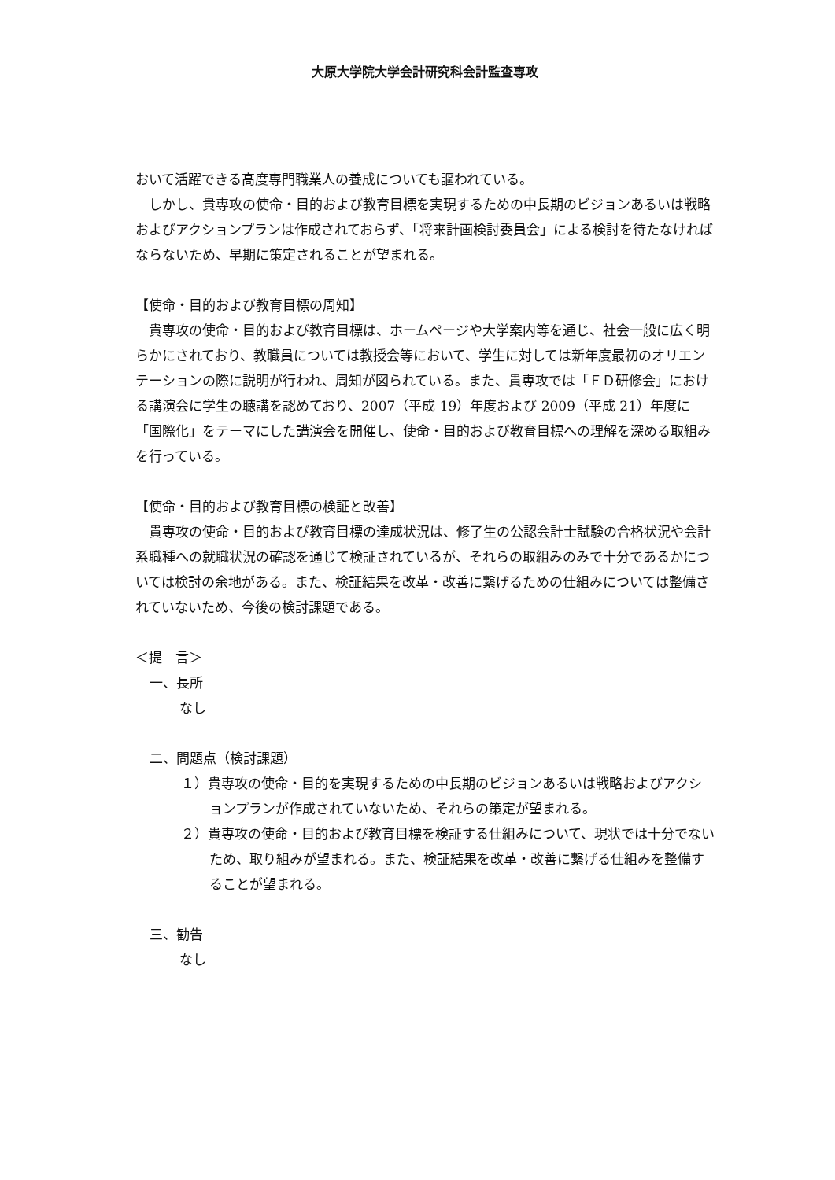大原大学院大学会計研究科会計監査専攻
おいて活躍できる高度専門職業人の養成についても謳われている。
　しかし、貴専攻の使命・目的および教育目標を実現するための中長期のビジョンあるいは戦略およびアクションプランは作成されておらず、「将来計画検討委員会」による検討を待たなければならないため、早期に策定されることが望まれる。
【使命・目的および教育目標の周知】
　貴専攻の使命・目的および教育目標は、ホームページや大学案内等を通じ、社会一般に広く明らかにされており、教職員については教授会等において、学生に対しては新年度最初のオリエンテーションの際に説明が行われ、周知が図られている。また、貴専攻では「ＦＤ研修会」における講演会に学生の聴講を認めており、2007（平成 19）年度および 2009（平成 21）年度に「国際化」をテーマにした講演会を開催し、使命・目的および教育目標への理解を深める取組みを行っている。
【使命・目的および教育目標の検証と改善】
　貴専攻の使命・目的および教育目標の達成状況は、修了生の公認会計士試験の合格状況や会計系職種への就職状況の確認を通じて検証されているが、それらの取組みのみで十分であるかについては検討の余地がある。また、検証結果を改革・改善に繋げるための仕組みについては整備されていないため、今後の検討課題である。
＜提　言＞
一、長所
なし
二、問題点（検討課題）
１）貴専攻の使命・目的を実現するための中長期のビジョンあるいは戦略およびアクションプランが作成されていないため、それらの策定が望まれる。
２）貴専攻の使命・目的および教育目標を検証する仕組みについて、現状では十分でないため、取り組みが望まれる。また、検証結果を改革・改善に繋げる仕組みを整備することが望まれる。
三、勧告
なし